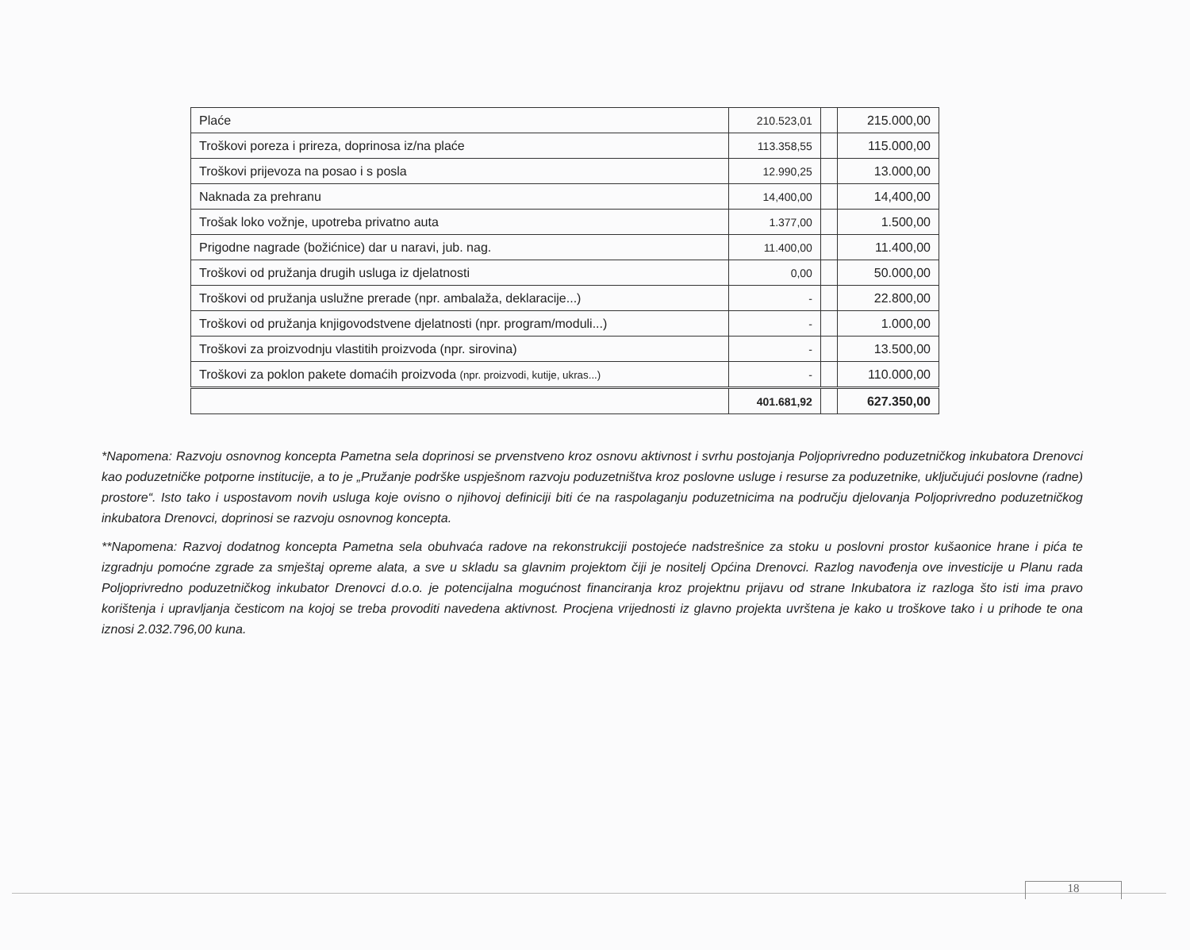| Plaće | 210.523,01 | | 215.000,00 |
| Troškovi poreza i prireza, doprinosa iz/na plaće | 113.358,55 | | 115.000,00 |
| Troškovi prijevoza na posao i s posla | 12.990,25 | | 13.000,00 |
| Naknada za prehranu | 14,400,00 | | 14,400,00 |
| Trošak loko vožnje, upotreba privatno auta | 1.377,00 | | 1.500,00 |
| Prigodne nagrade (božićnice) dar u naravi, jub. nag. | 11.400,00 | | 11.400,00 |
| Troškovi od pružanja drugih usluga iz djelatnosti | 0,00 | | 50.000,00 |
| Troškovi od pružanja uslužne prerade (npr. ambalaža, deklaracije...) | - | | 22.800,00 |
| Troškovi od pružanja knjigovodstvene djelatnosti (npr. program/moduli...) | - | | 1.000,00 |
| Troškovi za proizvodnju vlastitih proizvoda (npr. sirovina) | - | | 13.500,00 |
| Troškovi za poklon pakete domaćih proizvoda (npr. proizvodi, kutije, ukras...) | - | | 110.000,00 |
| | 401.681,92 | | 627.350,00 |
*Napomena: Razvoju osnovnog koncepta Pametna sela doprinosi se prvenstveno kroz osnovu aktivnost i svrhu postojanja Poljoprivredno poduzetničkog inkubatora Drenovci kao poduzetničke potporne institucije, a to je „Pružanje podrške uspješnom razvoju poduzetništva kroz poslovne usluge i resurse za poduzetnike, uključujući poslovne (radne) prostore“. Isto tako i uspostavom novih usluga koje ovisno o njihovoj definiciji biti će na raspolaganju poduzetnicima na području djelovanja Poljoprivredno poduzetničkog inkubatora Drenovci, doprinosi se razvoju osnovnog koncepta.
**Napomena: Razvoj dodatnog koncepta Pametna sela obuhvaća radove na rekonstrukciji postojeće nadstrešnice za stoku u poslovni prostor kušaonice hrane i pića te izgradnju pomoćne zgrade za smještaj opreme alata, a sve u skladu sa glavnim projektom čiji je nositelj Općina Drenovci. Razlog navođenja ove investicije u Planu rada Poljoprivredno poduzetničkog inkubator Drenovci d.o.o. je potencijalna mogućnost financiranja kroz projektnu prijavu od strane Inkubatora iz razloga što isti ima pravo korištenja i upravljanja česticom na kojoj se treba provoditi navedena aktivnost. Procjena vrijednosti iz glavno projekta uvrštena je kako u troškove tako i u prihode te ona iznosi 2.032.796,00 kuna.
18